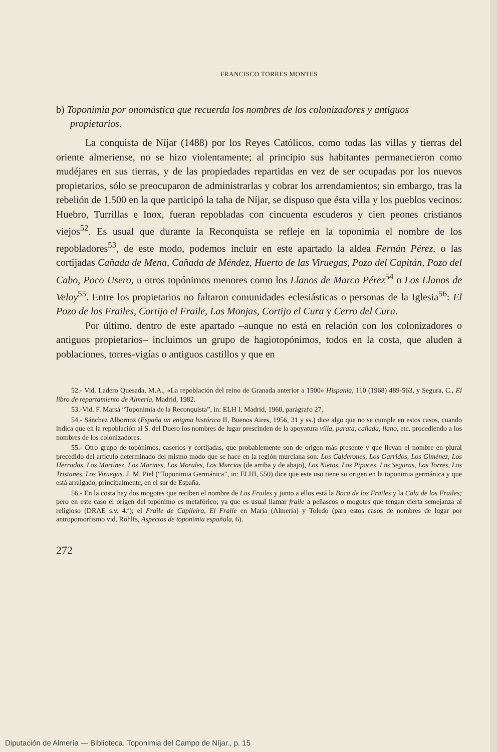FRANCISCO TORRES MONTES
b) Toponimia por onomástica que recuerda los nombres de los colonizadores y antiguos propietarios.
La conquista de Níjar (1488) por los Reyes Católicos, como todas las villas y tierras del oriente almeriense, no se hizo violentamente; al principio sus habitantes permanecieron como mudéjares en sus tierras, y de las propiedades repartidas en vez de ser ocupadas por los nuevos propietarios, sólo se preocuparon de administrarlas y cobrar los arrendamientos; sin embargo, tras la rebelión de 1.500 en la que participó la taha de Níjar, se dispuso que ésta villa y los pueblos vecinos: Huebro, Turrillas e Inox, fueran repobladas con cincuenta escuderos y cien peones cristianos viejos<sup>52</sup>. Es usual que durante la Reconquista se refleje en la toponimia el nombre de los repobladores<sup>53</sup>, de este modo, podemos incluir en este apartado la aldea Fernán Pérez, o las cortijadas Cañada de Mena, Cañada de Méndez, Huerto de las Viruegas, Pozo del Capitán, Pozo del Cabo, Poco Usero, u otros topónimos menores como los Llanos de Marco Pérez<sup>54</sup> o Los Llanos de Veloy<sup>55</sup>. Entre los propietarios no faltaron comunidades eclesiásticas o personas de la Iglesia<sup>56</sup>: El Pozo de los Frailes, Cortijo el Fraile, Las Monjas, Cortijo el Cura y Cerro del Cura.
Por último, dentro de este apartado –aunque no está en relación con los colonizadores o antiguos propietarios– incluimos un grupo de hagiotopónimos, todos en la costa, que aluden a poblaciones, torres-vigías o antiguos castillos y que en
52.- Vid. Ladero Quesada, M.A., «La repoblación del reino de Granada anterior a 1500» Hispania, 110 (1968) 489-563, y Segura, C., El libro de repartamiento de Almería, Madrid, 1982.
53.-Vid. F. Marsá “Toponimia de la Reconquista”, in: ELH I, Madrid, 1960, parágrafo 27.
54.- Sánchez Albornoz (España un enigma histórico II, Buenos Aires, 1956, 31 y ss.) dice algo que no se cumple en estos casos, cuando indica que en la repoblación al S. del Duero los nombres de lugar prescinden de la apoyatura villa, parata, cañada, llano, etc. procediendo a los nombres de los colonizadores.
55.- Otro grupo de topónimos, caseríos y cortijadas, que probablemente son de origen más presente y que llevan el nombre en plural precedido del artículo determinado del mismo modo que se hace en la región murciana son: Los Calderones, Los Garridos, Los Giménez, Los Herradas, Los Martínez, Los Marines, Los Morales, Los Murcias (de arriba y de abajo), Los Nietos, Los Pipaces, Los Seguras, Los Torres, Los Tristanes, Los Viruegas. J. M. Piel (“Toponimia Germánica”, in: ELHI, 550) dice que este uso tiene su origen en la toponimia germánica y que está arraigado, principalmente, en el sur de España.
56.- En la costa hay dos mogotes que reciben el nombre de Los Frailes y junto a ellos está la Boca de los Frailes y la Cala de los Frailes; pero en este caso el origen del topónimo es metafórico; ya que es usual llamar fraile a peñascos o mogotes que tengan cierta semejanza al religioso (DRAE s.v. 4.ª); el Fraile de Capileira, El Fraile en María (Almería) y Toledo (para estos casos de nombres de lugar por antropomorfismo vid. Rohlfs, Aspectos de toponimia española, 6).
272
Diputación de Almería — Biblioteca. Toponimia del Campo de Níjar., p. 15